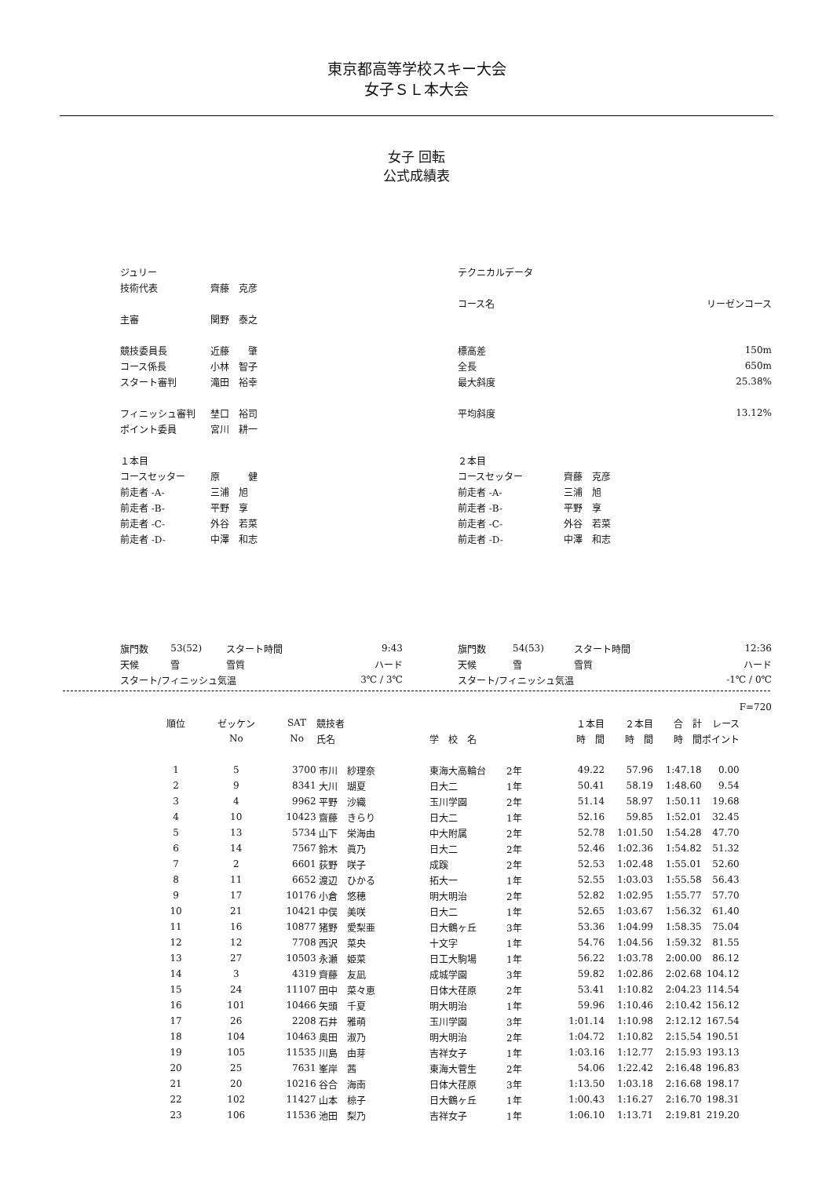東京都高等学校スキー大会
女子ＳＬ本大会
女子 回転
公式成績表
| ジュリー | |
| 技術代表 | 齊藤 克彦 |
| 主審 | 関野 泰之 |
| 競技委員長 | 近藤 肇 |
| コース係長 | 小林 智子 |
| スタート審判 | 滝田 裕幸 |
| フィニッシュ審判 | 埜口 裕司 |
| ポイント委員 | 宮川 耕一 |
| １本目 | |
| コースセッター | 原 健 |
| 前走者 -A- | 三浦 旭 |
| 前走者 -B- | 平野 享 |
| 前走者 -C- | 外谷 若菜 |
| 前走者 -D- | 中澤 和志 |
| テクニカルデータ | |
| コース名 | リーゼンコース |
| 標高差 | 150m |
| 全長 | 650m |
| 最大斜度 | 25.38% |
| 平均斜度 | 13.12% |
| ２本目 | |
| コースセッター | 齊藤 克彦 |
| 前走者 -A- | 三浦 旭 |
| 前走者 -B- | 平野 享 |
| 前走者 -C- | 外谷 若菜 |
| 前走者 -D- | 中澤 和志 |
| 旗門数 | 53(52) | スタート時間 | 9:43 |
| 天候 | 雪 | 雪質 | ハード |
| スタート/フィニッシュ気温 | | | 3℃ / 3℃ |
| 旗門数 | 54(53) | スタート時間 | 12:36 |
| 天候 | 雪 | 雪質 | ハード |
| スタート/フィニッシュ気温 | | | -1℃ / 0℃ |
| | | | | | | | | | | F=720 |
| --- | --- | --- | --- | --- | --- | --- | --- | --- | --- | --- |
| 順位 | ゼッケン | SAT | 競技者 | | | １本目 | ２本目 | 合 計 | レース | |
| | No | No | 氏名 | 学 校 名 | | 時 間 | 時 間 | 時 間 | ポイント | |
| 1 | 5 | 3700 | 市川 紗理奈 | 東海大高輪台 | 2年 | 49.22 | 57.96 | 1:47.18 | 0.00 | |
| 2 | 9 | 8341 | 大川 瑚夏 | 日大二 | 1年 | 50.41 | 58.19 | 1:48.60 | 9.54 | |
| 3 | 4 | 9962 | 平野 沙織 | 玉川学園 | 2年 | 51.14 | 58.97 | 1:50.11 | 19.68 | |
| 4 | 10 | 10423 | 齋藤 きらり | 日大二 | 1年 | 52.16 | 59.85 | 1:52.01 | 32.45 | |
| 5 | 13 | 5734 | 山下 栄海由 | 中大附属 | 2年 | 52.78 | 1:01.50 | 1:54.28 | 47.70 | |
| 6 | 14 | 7567 | 鈴木 眞乃 | 日大二 | 2年 | 52.46 | 1:02.36 | 1:54.82 | 51.32 | |
| 7 | 2 | 6601 | 荻野 咲子 | 成蹊 | 2年 | 52.53 | 1:02.48 | 1:55.01 | 52.60 | |
| 8 | 11 | 6652 | 渡辺 ひかる | 拓大一 | 1年 | 52.55 | 1:03.03 | 1:55.58 | 56.43 | |
| 9 | 17 | 10176 | 小倉 悠穂 | 明大明治 | 2年 | 52.82 | 1:02.95 | 1:55.77 | 57.70 | |
| 10 | 21 | 10421 | 中俣 美咲 | 日大二 | 1年 | 52.65 | 1:03.67 | 1:56.32 | 61.40 | |
| 11 | 16 | 10877 | 猪野 愛梨亜 | 日大鶴ヶ丘 | 3年 | 53.36 | 1:04.99 | 1:58.35 | 75.04 | |
| 12 | 12 | 7708 | 西沢 菜央 | 十文字 | 1年 | 54.76 | 1:04.56 | 1:59.32 | 81.55 | |
| 13 | 27 | 10503 | 永瀬 姫菜 | 日工大駒場 | 1年 | 56.22 | 1:03.78 | 2:00.00 | 86.12 | |
| 14 | 3 | 4319 | 齊藤 友凪 | 成城学園 | 3年 | 59.82 | 1:02.86 | 2:02.68 | 104.12 | |
| 15 | 24 | 11107 | 田中 菜々恵 | 日体大荏原 | 2年 | 53.41 | 1:10.82 | 2:04.23 | 114.54 | |
| 16 | 101 | 10466 | 矢頭 千夏 | 明大明治 | 1年 | 59.96 | 1:10.46 | 2:10.42 | 156.12 | |
| 17 | 26 | 2208 | 石井 雅萌 | 玉川学園 | 3年 | 1:01.14 | 1:10.98 | 2:12.12 | 167.54 | |
| 18 | 104 | 10463 | 奥田 淑乃 | 明大明治 | 2年 | 1:04.72 | 1:10.82 | 2:15.54 | 190.51 | |
| 19 | 105 | 11535 | 川島 由芽 | 吉祥女子 | 1年 | 1:03.16 | 1:12.77 | 2:15.93 | 193.13 | |
| 20 | 25 | 7631 | 峯岸 茜 | 東海大菅生 | 2年 | 54.06 | 1:22.42 | 2:16.48 | 196.83 | |
| 21 | 20 | 10216 | 谷合 海南 | 日体大荏原 | 3年 | 1:13.50 | 1:03.18 | 2:16.68 | 198.17 | |
| 22 | 102 | 11427 | 山本 椋子 | 日大鶴ヶ丘 | 1年 | 1:00.43 | 1:16.27 | 2:16.70 | 198.31 | |
| 23 | 106 | 11536 | 池田 梨乃 | 吉祥女子 | 1年 | 1:06.10 | 1:13.71 | 2:19.81 | 219.20 | |